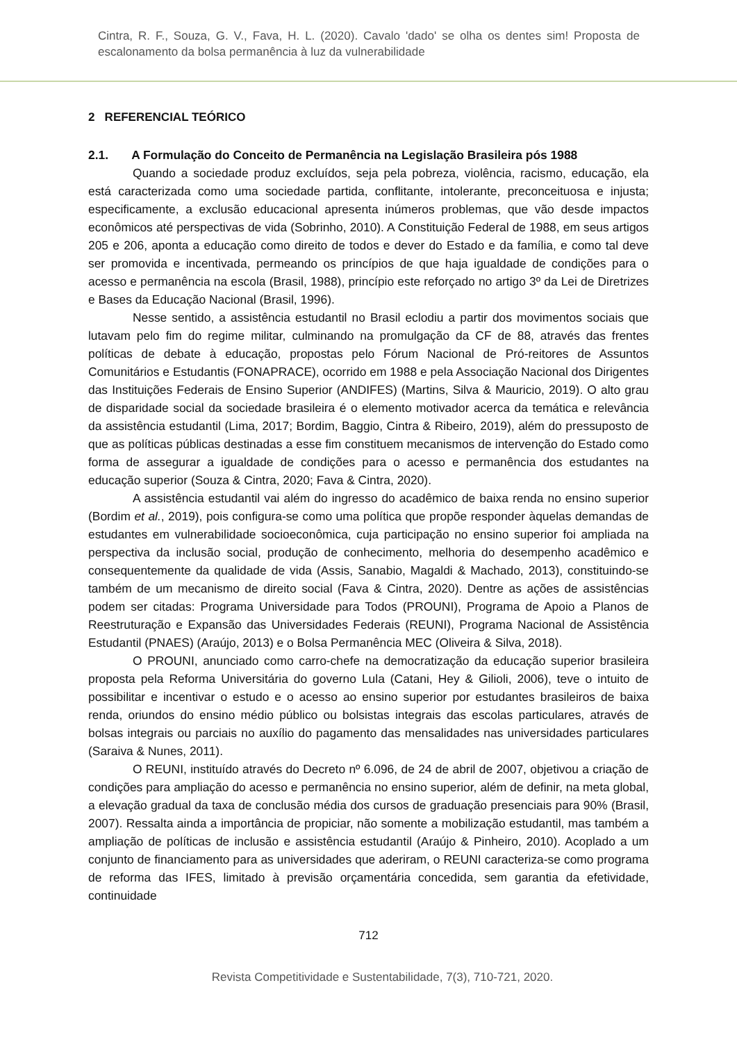Cintra, R. F., Souza, G. V., Fava, H. L. (2020). Cavalo 'dado' se olha os dentes sim! Proposta de escalonamento da bolsa permanência à luz da vulnerabilidade
2 REFERENCIAL TEÓRICO
2.1. A Formulação do Conceito de Permanência na Legislação Brasileira pós 1988
Quando a sociedade produz excluídos, seja pela pobreza, violência, racismo, educação, ela está caracterizada como uma sociedade partida, conflitante, intolerante, preconceituosa e injusta; especificamente, a exclusão educacional apresenta inúmeros problemas, que vão desde impactos econômicos até perspectivas de vida (Sobrinho, 2010). A Constituição Federal de 1988, em seus artigos 205 e 206, aponta a educação como direito de todos e dever do Estado e da família, e como tal deve ser promovida e incentivada, permeando os princípios de que haja igualdade de condições para o acesso e permanência na escola (Brasil, 1988), princípio este reforçado no artigo 3º da Lei de Diretrizes e Bases da Educação Nacional (Brasil, 1996).
Nesse sentido, a assistência estudantil no Brasil eclodiu a partir dos movimentos sociais que lutavam pelo fim do regime militar, culminando na promulgação da CF de 88, através das frentes políticas de debate à educação, propostas pelo Fórum Nacional de Pró-reitores de Assuntos Comunitários e Estudantis (FONAPRACE), ocorrido em 1988 e pela Associação Nacional dos Dirigentes das Instituições Federais de Ensino Superior (ANDIFES) (Martins, Silva & Mauricio, 2019). O alto grau de disparidade social da sociedade brasileira é o elemento motivador acerca da temática e relevância da assistência estudantil (Lima, 2017; Bordim, Baggio, Cintra & Ribeiro, 2019), além do pressuposto de que as políticas públicas destinadas a esse fim constituem mecanismos de intervenção do Estado como forma de assegurar a igualdade de condições para o acesso e permanência dos estudantes na educação superior (Souza & Cintra, 2020; Fava & Cintra, 2020).
A assistência estudantil vai além do ingresso do acadêmico de baixa renda no ensino superior (Bordim et al., 2019), pois configura-se como uma política que propõe responder àquelas demandas de estudantes em vulnerabilidade socioeconômica, cuja participação no ensino superior foi ampliada na perspectiva da inclusão social, produção de conhecimento, melhoria do desempenho acadêmico e consequentemente da qualidade de vida (Assis, Sanabio, Magaldi & Machado, 2013), constituindo-se também de um mecanismo de direito social (Fava & Cintra, 2020). Dentre as ações de assistências podem ser citadas: Programa Universidade para Todos (PROUNI), Programa de Apoio a Planos de Reestruturação e Expansão das Universidades Federais (REUNI), Programa Nacional de Assistência Estudantil (PNAES) (Araújo, 2013) e o Bolsa Permanência MEC (Oliveira & Silva, 2018).
O PROUNI, anunciado como carro-chefe na democratização da educação superior brasileira proposta pela Reforma Universitária do governo Lula (Catani, Hey & Gilioli, 2006), teve o intuito de possibilitar e incentivar o estudo e o acesso ao ensino superior por estudantes brasileiros de baixa renda, oriundos do ensino médio público ou bolsistas integrais das escolas particulares, através de bolsas integrais ou parciais no auxílio do pagamento das mensalidades nas universidades particulares (Saraiva & Nunes, 2011).
O REUNI, instituído através do Decreto nº 6.096, de 24 de abril de 2007, objetivou a criação de condições para ampliação do acesso e permanência no ensino superior, além de definir, na meta global, a elevação gradual da taxa de conclusão média dos cursos de graduação presenciais para 90% (Brasil, 2007). Ressalta ainda a importância de propiciar, não somente a mobilização estudantil, mas também a ampliação de políticas de inclusão e assistência estudantil (Araújo & Pinheiro, 2010). Acoplado a um conjunto de financiamento para as universidades que aderiram, o REUNI caracteriza-se como programa de reforma das IFES, limitado à previsão orçamentária concedida, sem garantia da efetividade, continuidade
712
Revista Competitividade e Sustentabilidade, 7(3), 710-721, 2020.